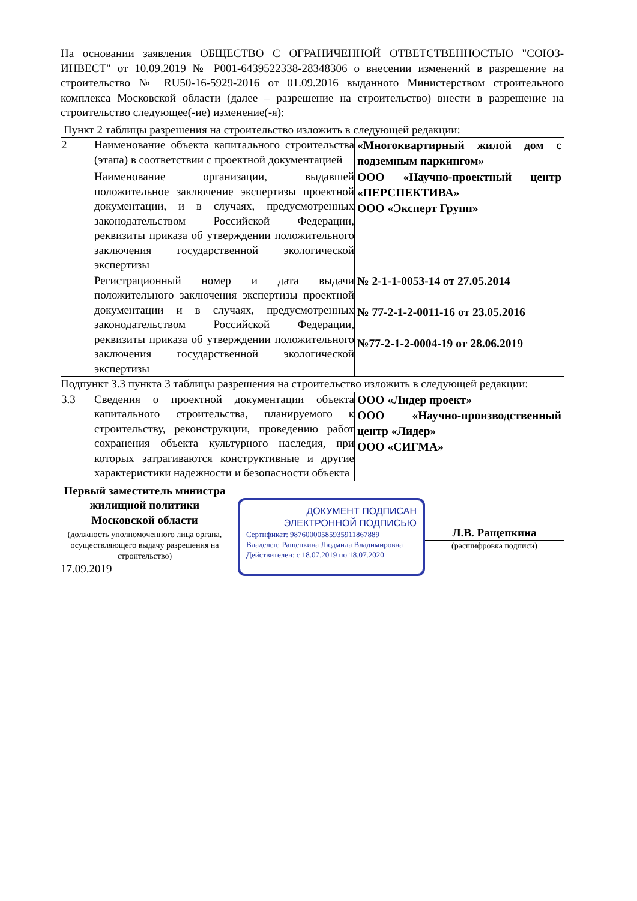На основании заявления ОБЩЕСТВО С ОГРАНИЧЕННОЙ ОТВЕТСТВЕННОСТЬЮ "СОЮЗ-ИНВЕСТ" от 10.09.2019 № Р001-6439522338-28348306 о внесении изменений в разрешение на строительство № RU50-16-5929-2016 от 01.09.2016 выданного Министерством строительного комплекса Московской области (далее – разрешение на строительство) внести в разрешение на строительство следующее(-ие) изменение(-я):
Пункт 2 таблицы разрешения на строительство изложить в следующей редакции:
| 2 | Наименование объекта капитального строительства (этапа) в соответствии с проектной документацией | «Многоквартирный жилой дом с подземным паркингом» |
| | Наименование организации, выдавшей положительное заключение экспертизы проектной документации, и в случаях, предусмотренных законодательством Российской Федерации, реквизиты приказа об утверждении положительного заключения государственной экологической экспертизы | ООО «Научно-проектный центр «ПЕРСПЕКТИВА» ООО «Эксперт Групп» |
| | Регистрационный номер и дата выдачи положительного заключения экспертизы проектной документации и в случаях, предусмотренных законодательством Российской Федерации, реквизиты приказа об утверждении положительного заключения государственной экологической экспертизы | № 2-1-1-0053-14 от 27.05.2014 № 77-2-1-2-0011-16 от 23.05.2016 №77-2-1-2-0004-19 от 28.06.2019 |
Подпункт 3.3 пункта 3 таблицы разрешения на строительство изложить в следующей редакции:
| 3.3 | Сведения о проектной документации объекта капитального строительства, планируемого к строительству, реконструкции, проведению работ сохранения объекта культурного наследия, при которых затрагиваются конструктивные и другие характеристики надежности и безопасности объекта | ООО «Лидер проект» ООО «Научно-производственный центр «Лидер» ООО «СИГМА» |
Первый заместитель министра жилищной политики Московской области
(должность уполномоченного лица органа, осуществляющего выдачу разрешения на строительство)
17.09.2019
ДОКУМЕНТ ПОДПИСАН
ЭЛЕКТРОННОЙ ПОДПИСЬЮ
Сертификат: 9876000058593591186788​9
Владелец: Ращепкина Людмила Владимировна
Действителен: с 18.07.2019 по 18.07.2020
Л.В. Ращепкина
(расшифровка подписи)